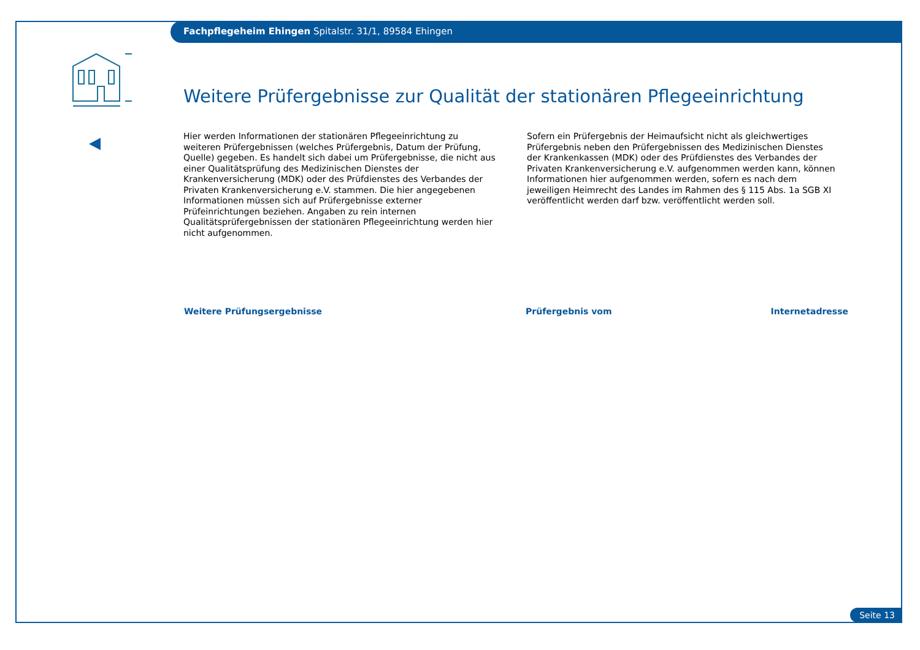Fachpflegeheim Ehingen Spitalstr. 31/1, 89584 Ehingen
Weitere Prüfergebnisse zur Qualität der stationären Pflegeeinrichtung
Hier werden Informationen der stationären Pflegeeinrichtung zu weiteren Prüfergebnissen (welches Prüfergebnis, Datum der Prüfung, Quelle) gegeben. Es handelt sich dabei um Prüfergebnisse, die nicht aus einer Qualitätsprüfung des Medizinischen Dienstes der Krankenversicherung (MDK) oder des Prüfdienstes des Verbandes der Privaten Krankenversicherung e.V. stammen. Die hier angegebenen Informationen müssen sich auf Prüfergebnisse externer Prüfeinrichtungen beziehen. Angaben zu rein internen Qualitätsprüfergebnissen der stationären Pflegeeinrichtung werden hier nicht aufgenommen.
Sofern ein Prüfergebnis der Heimaufsicht nicht als gleichwertiges Prüfergebnis neben den Prüfergebnissen des Medizinischen Dienstes der Krankenkassen (MDK) oder des Prüfdienstes des Verbandes der Privaten Krankenversicherung e.V. aufgenommen werden kann, können Informationen hier aufgenommen werden, sofern es nach dem jeweiligen Heimrecht des Landes im Rahmen des § 115 Abs. 1a SGB XI veröffentlicht werden darf bzw. veröffentlicht werden soll.
| Weitere Prüfungsergebnisse | Prüfergebnis vom | Internetadresse |
| --- | --- | --- |
Seite 13